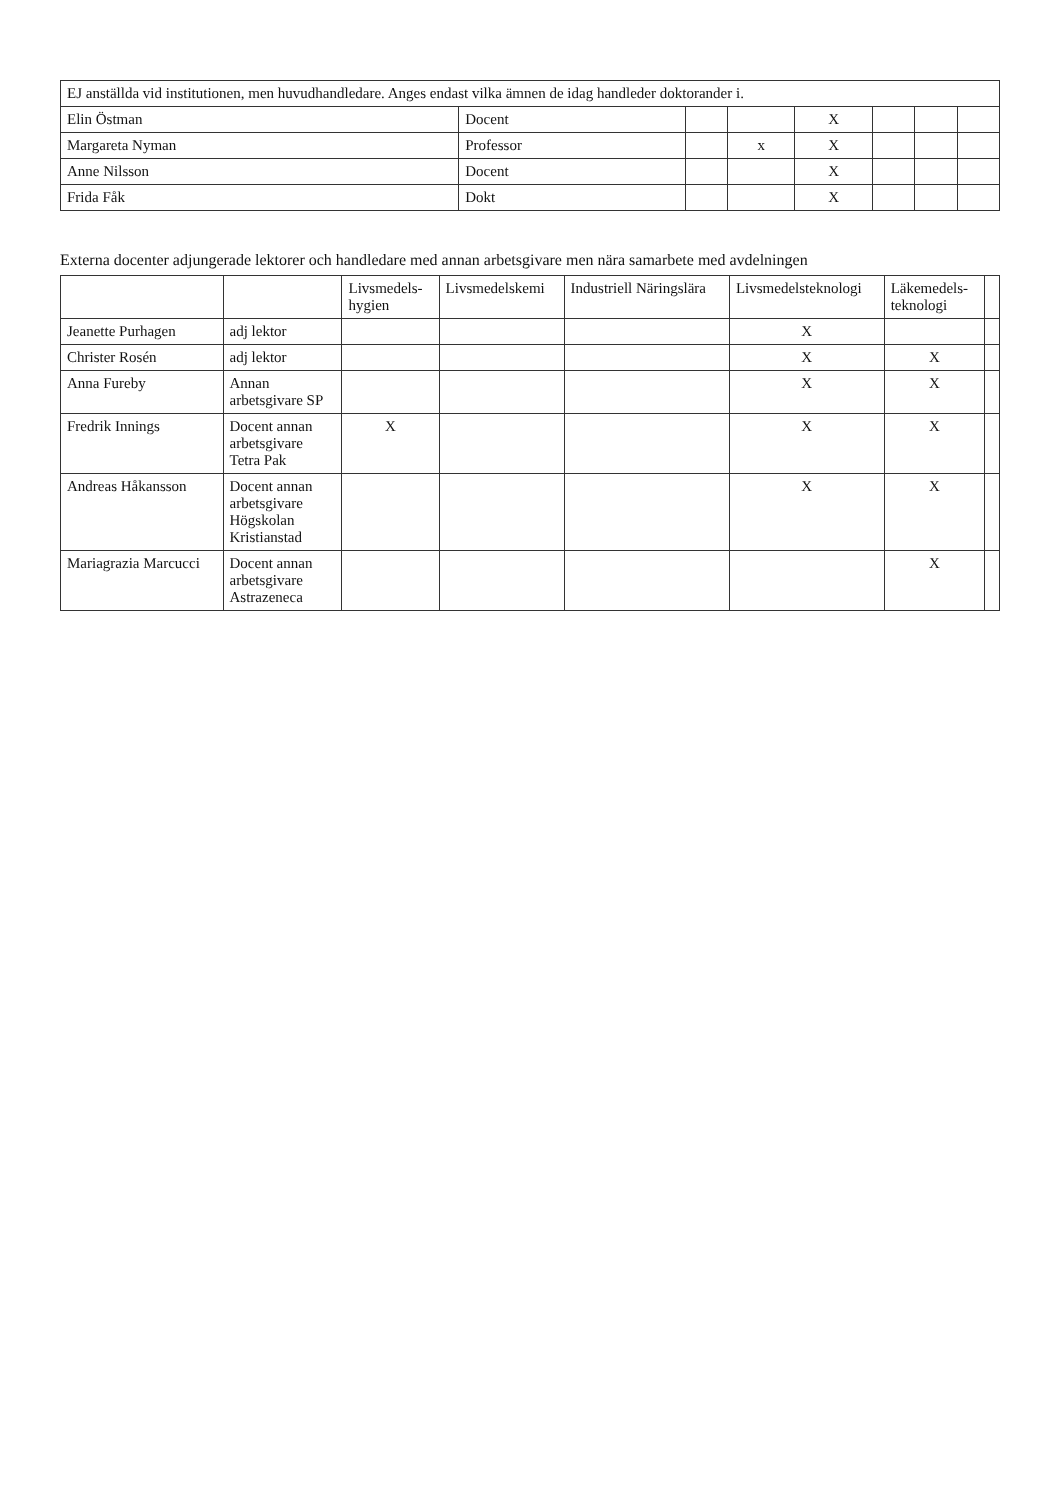| EJ anställda vid institutionen, men huvudhandledare. Anges endast vilka ämnen de idag handleder doktorander i. | | | | | | | |
| --- | --- | --- | --- | --- | --- | --- | --- |
| Elin Östman | Docent | | | X | | | |
| Margareta Nyman | Professor | | x | X | | | |
| Anne Nilsson | Docent | | | X | | | |
| Frida Fåk | Dokt | | | X | | | |
Externa docenter adjungerade lektorer och handledare med annan arbetsgivare men nära samarbete med avdelningen
| | | Livsmedels- hygien | Livsmedelskemi | Industriell Näringslära | Livsmedelsteknologi | Läkemedels- teknologi | |
| --- | --- | --- | --- | --- | --- | --- | --- |
| Jeanette Purhagen | adj lektor | | | | X | | |
| Christer Rosén | adj lektor | | | | X | X | |
| Anna Fureby | Annan arbetsgivare SP | | | | X | X | |
| Fredrik Innings | Docent annan arbetsgivare Tetra Pak | X | | | X | X | |
| Andreas Håkansson | Docent annan arbetsgivare Högskolan Kristianstad | | | | X | X | |
| Mariagrazia Marcucci | Docent annan arbetsgivare Astrazeneca | | | | | X | |